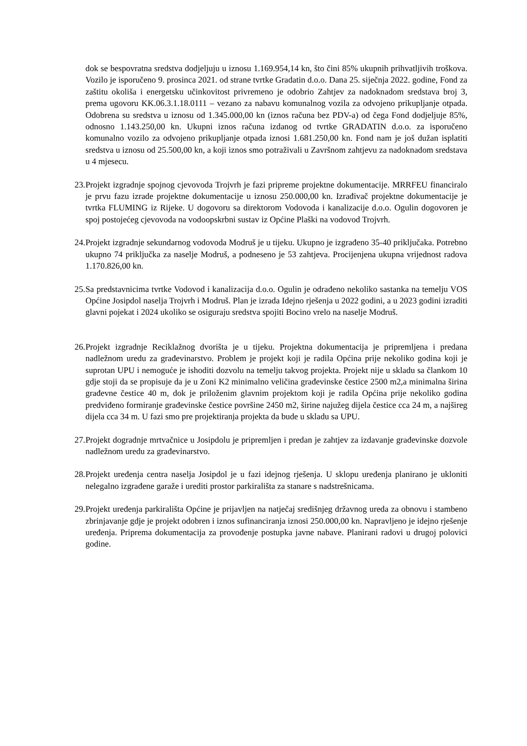dok se bespovratna sredstva dodjeljuju u iznosu 1.169.954,14 kn, što čini 85% ukupnih prihvatljivih troškova. Vozilo je isporučeno 9. prosinca 2021. od strane tvrtke Gradatin d.o.o. Dana 25. siječnja 2022. godine, Fond za zaštitu okoliša i energetsku učinkovitost privremeno je odobrio Zahtjev za nadoknadom sredstava broj 3, prema ugovoru KK.06.3.1.18.0111 – vezano za nabavu komunalnog vozila za odvojeno prikupljanje otpada. Odobrena su sredstva u iznosu od 1.345.000,00 kn (iznos računa bez PDV-a) od čega Fond dodjeljuje 85%, odnosno 1.143.250,00 kn. Ukupni iznos računa izdanog od tvrtke GRADATIN d.o.o. za isporučeno komunalno vozilo za odvojeno prikupljanje otpada iznosi 1.681.250,00 kn. Fond nam je još dužan isplatiti sredstva u iznosu od 25.500,00 kn, a koji iznos smo potraživali u Završnom zahtjevu za nadoknadom sredstava u 4 mjesecu.
23.
Projekt izgradnje spojnog cjevovoda Trojvrh je fazi pripreme projektne dokumentacije. MRRFEU financiralo je prvu fazu izrade projektne dokumentacije u iznosu 250.000,00 kn. Izrađivač projektne dokumentacije je tvrtka FLUMING iz Rijeke. U dogovoru sa direktorom Vodovoda i kanalizacije d.o.o. Ogulin dogovoren je spoj postojećeg cjevovoda na vodoopskrbni sustav iz Općine Plaški na vodovod Trojvrh.
24.
Projekt izgradnje sekundarnog vodovoda Modruš je u tijeku. Ukupno je izgrađeno 35-40 priključaka. Potrebno ukupno 74 priključka za naselje Modruš, a podneseno je 53 zahtjeva. Procijenjena ukupna vrijednost radova 1.170.826,00 kn.
25.
Sa predstavnicima tvrtke Vodovod i kanalizacija d.o.o. Ogulin je odrađeno nekoliko sastanka na temelju VOS Općine Josipdol naselja Trojvrh i Modruš. Plan je izrada Idejno rješenja u 2022 godini, a u 2023 godini izraditi glavni pojekat i 2024 ukoliko se osiguraju sredstva spojiti Bocino vrelo na naselje Modruš.
26.
Projekt izgradnje Reciklažnog dvorišta je u tijeku. Projektna dokumentacija je pripremljena i predana nadležnom uredu za građevinarstvo. Problem je projekt koji je radila Općina prije nekoliko godina koji je suprotan UPU i nemoguće je ishoditi dozvolu na temelju takvog projekta. Projekt nije u skladu sa člankom 10 gdje stoji da se propisuje da je u Zoni K2 minimalno veličina građevinske čestice 2500 m2,a minimalna širina građevne čestice 40 m, dok je priloženim glavnim projektom koji je radila Općina prije nekoliko godina predviđeno formiranje građevinske čestice površine 2450 m2, širine najužeg dijela čestice cca 24 m, a najšireg dijela cca 34 m. U fazi smo pre projektiranja projekta da bude u skladu sa UPU.
27.
Projekt dogradnje mrtvačnice u Josipdolu je pripremljen i predan je zahtjev za izdavanje građevinske dozvole nadležnom uredu za građevinarstvo.
28.
Projekt uređenja centra naselja Josipdol je u fazi idejnog rješenja. U sklopu uređenja planirano je ukloniti nelegalno izgrađene garaže i urediti prostor parkirališta za stanare s nadstrešnicama.
29.
Projekt uređenja parkirališta Općine je prijavljen na natječaj središnjeg državnog ureda za obnovu i stambeno zbrinjavanje gdje je projekt odobren i iznos sufinanciranja iznosi 250.000,00 kn. Napravljeno je idejno rješenje uređenja. Priprema dokumentacija za provođenje postupka javne nabave. Planirani radovi u drugoj polovici godine.